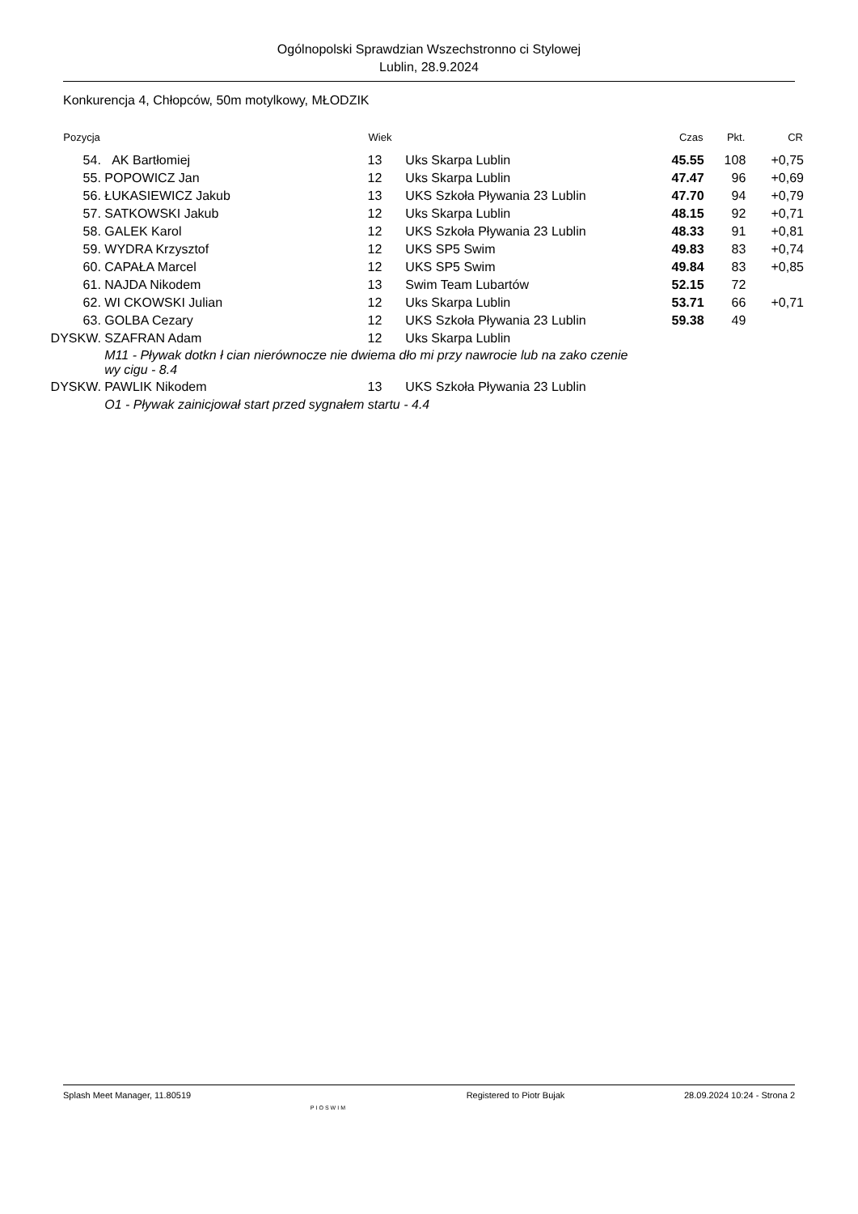Ogólnopolski Sprawdzian Wszechstronno ci Stylowej
Lublin, 28.9.2024
Konkurencja 4, Chłopców, 50m motylkowy, MŁODZIK
| Pozycja | | Wiek | | Czas | Pkt. | CR |
| --- | --- | --- | --- | --- | --- | --- |
| 54. | AK Bartłomiej | 13 | Uks Skarpa Lublin | 45.55 | 108 | +0,75 |
| 55. | POPOWICZ Jan | 12 | Uks Skarpa Lublin | 47.47 | 96 | +0,69 |
| 56. | ŁUKASIEWICZ Jakub | 13 | UKS Szkoła Pływania 23 Lublin | 47.70 | 94 | +0,79 |
| 57. | SATKOWSKI Jakub | 12 | Uks Skarpa Lublin | 48.15 | 92 | +0,71 |
| 58. | GALEK Karol | 12 | UKS Szkoła Pływania 23 Lublin | 48.33 | 91 | +0,81 |
| 59. | WYDRA Krzysztof | 12 | UKS SP5 Swim | 49.83 | 83 | +0,74 |
| 60. | CAPAŁA Marcel | 12 | UKS SP5 Swim | 49.84 | 83 | +0,85 |
| 61. | NAJDA Nikodem | 13 | Swim Team Lubartów | 52.15 | 72 | |
| 62. | WI CKOWSKI Julian | 12 | Uks Skarpa Lublin | 53.71 | 66 | +0,71 |
| 63. | GOLBA Cezary | 12 | UKS Szkoła Pływania 23 Lublin | 59.38 | 49 | |
| DYSKW. | SZAFRAN Adam | 12 | Uks Skarpa Lublin | | | |
| | M11 - Pływak dotkn ł cian nierównocze nie dwiema dło mi przy nawrocie lub na zako czenie wy cigu - 8.4 | | | | | |
| DYSKW. | PAWLIK Nikodem | 13 | UKS Szkoła Pływania 23 Lublin | | | |
| | O1 - Pływak zainicjował start przed sygnałem startu - 4.4 | | | | | |
Splash Meet Manager, 11.80519 PIOSWIM Registered to Piotr Bujak 28.09.2024 10:24 - Strona 2